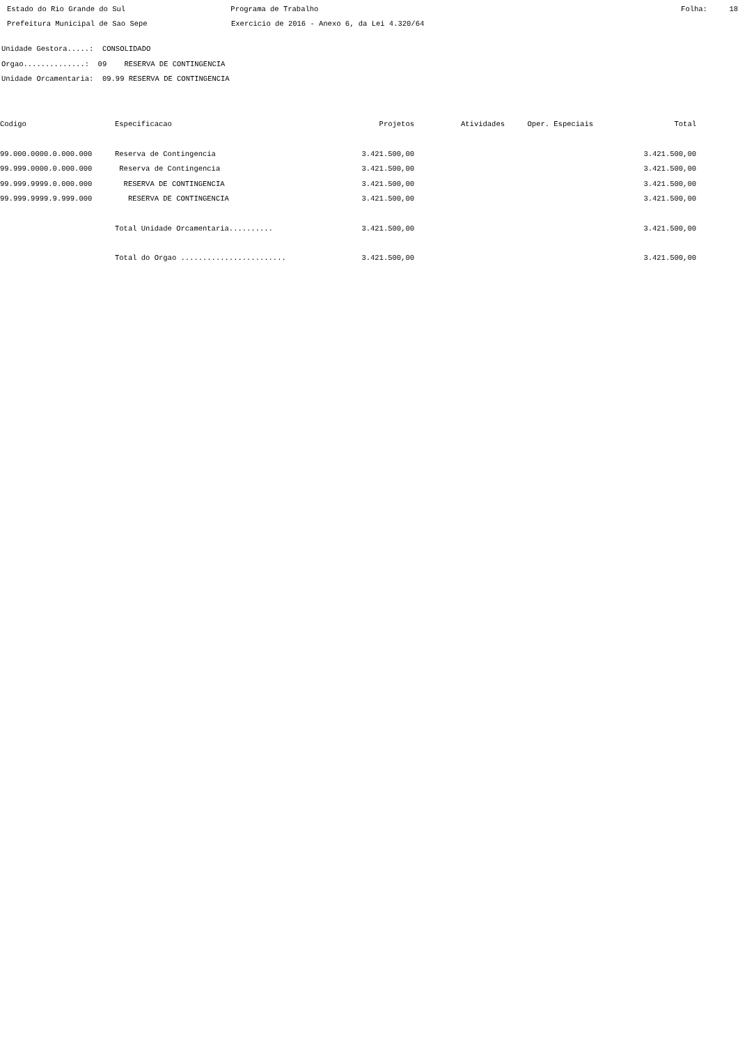Estado do Rio Grande do Sul Programa de Trabalho Folha: 18
Prefeitura Municipal de Sao Sepe Exercicio de 2016 - Anexo 6, da Lei 4.320/64
Unidade Gestora.....: CONSOLIDADO
Orgao..............: 09 RESERVA DE CONTINGENCIA
Unidade Orcamentaria: 09.99 RESERVA DE CONTINGENCIA
| Codigo | Especificacao | Projetos | Atividades | Oper. Especiais | Total |
| --- | --- | --- | --- | --- | --- |
| 99.000.0000.0.000.000 | Reserva de Contingencia | 3.421.500,00 | | | 3.421.500,00 |
| 99.999.0000.0.000.000 | Reserva de Contingencia | 3.421.500,00 | | | 3.421.500,00 |
| 99.999.9999.0.000.000 | RESERVA DE CONTINGENCIA | 3.421.500,00 | | | 3.421.500,00 |
| 99.999.9999.9.999.000 | RESERVA DE CONTINGENCIA | 3.421.500,00 | | | 3.421.500,00 |
| | Total Unidade Orcamentaria.......... | 3.421.500,00 | | | 3.421.500,00 |
| | Total do Orgao ........................ | 3.421.500,00 | | | 3.421.500,00 |